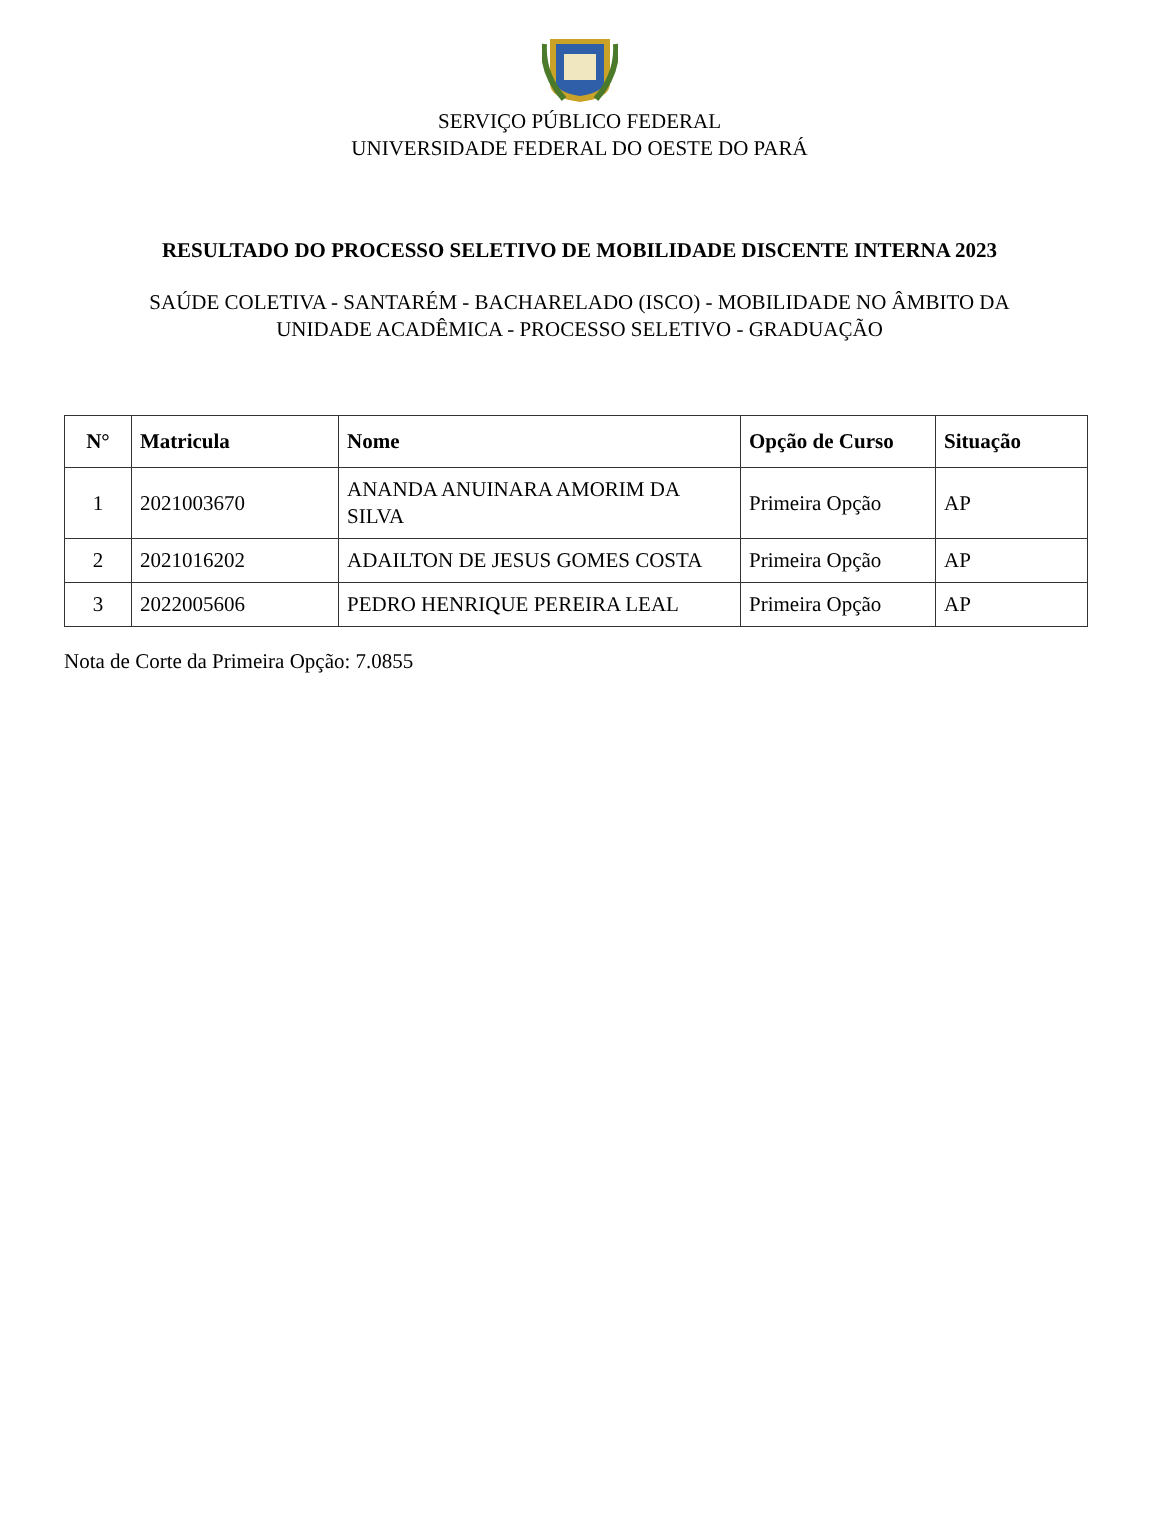SERVIÇO PÚBLICO FEDERAL
UNIVERSIDADE FEDERAL DO OESTE DO PARÁ
RESULTADO DO PROCESSO SELETIVO DE MOBILIDADE DISCENTE INTERNA 2023
SAÚDE COLETIVA - SANTARÉM - BACHARELADO (ISCO) - MOBILIDADE NO ÂMBITO DA UNIDADE ACADÊMICA - PROCESSO SELETIVO - GRADUAÇÃO
| N° | Matricula | Nome | Opção de Curso | Situação |
| --- | --- | --- | --- | --- |
| 1 | 2021003670 | ANANDA ANUINARA AMORIM DA SILVA | Primeira Opção | AP |
| 2 | 2021016202 | ADAILTON DE JESUS GOMES COSTA | Primeira Opção | AP |
| 3 | 2022005606 | PEDRO HENRIQUE PEREIRA LEAL | Primeira Opção | AP |
Nota de Corte da Primeira Opção: 7.0855